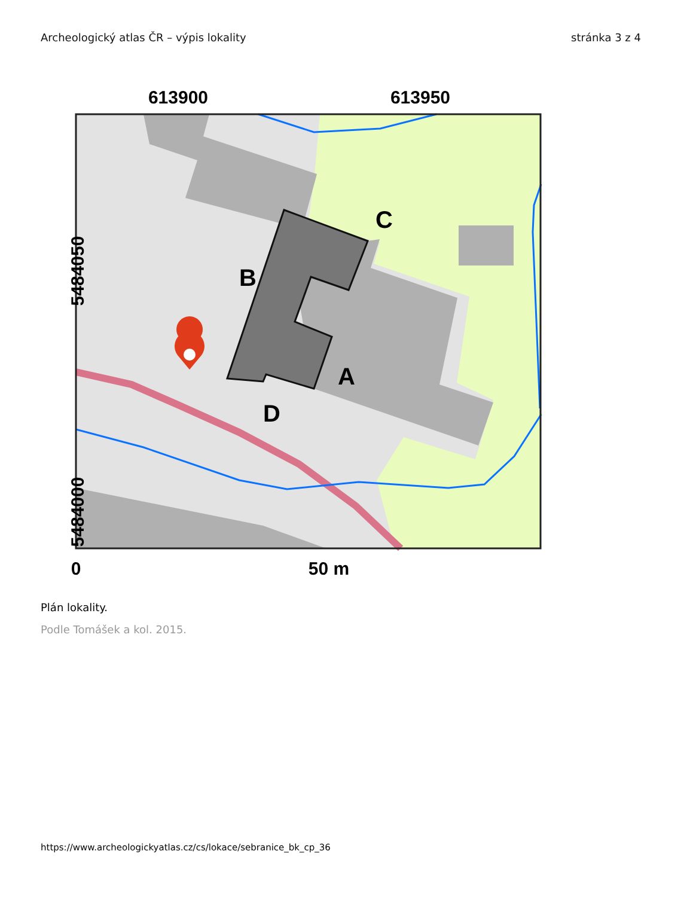Archeologický atlas ČR – výpis lokality stránka 3 z 4
613900
613950
C
B
A
D
5484050
5484000
0
50 m
Plán lokality.
Podle Tomášek a kol. 2015.
https://www.archeologickyatlas.cz/cs/lokace/sebranice_bk_cp_36